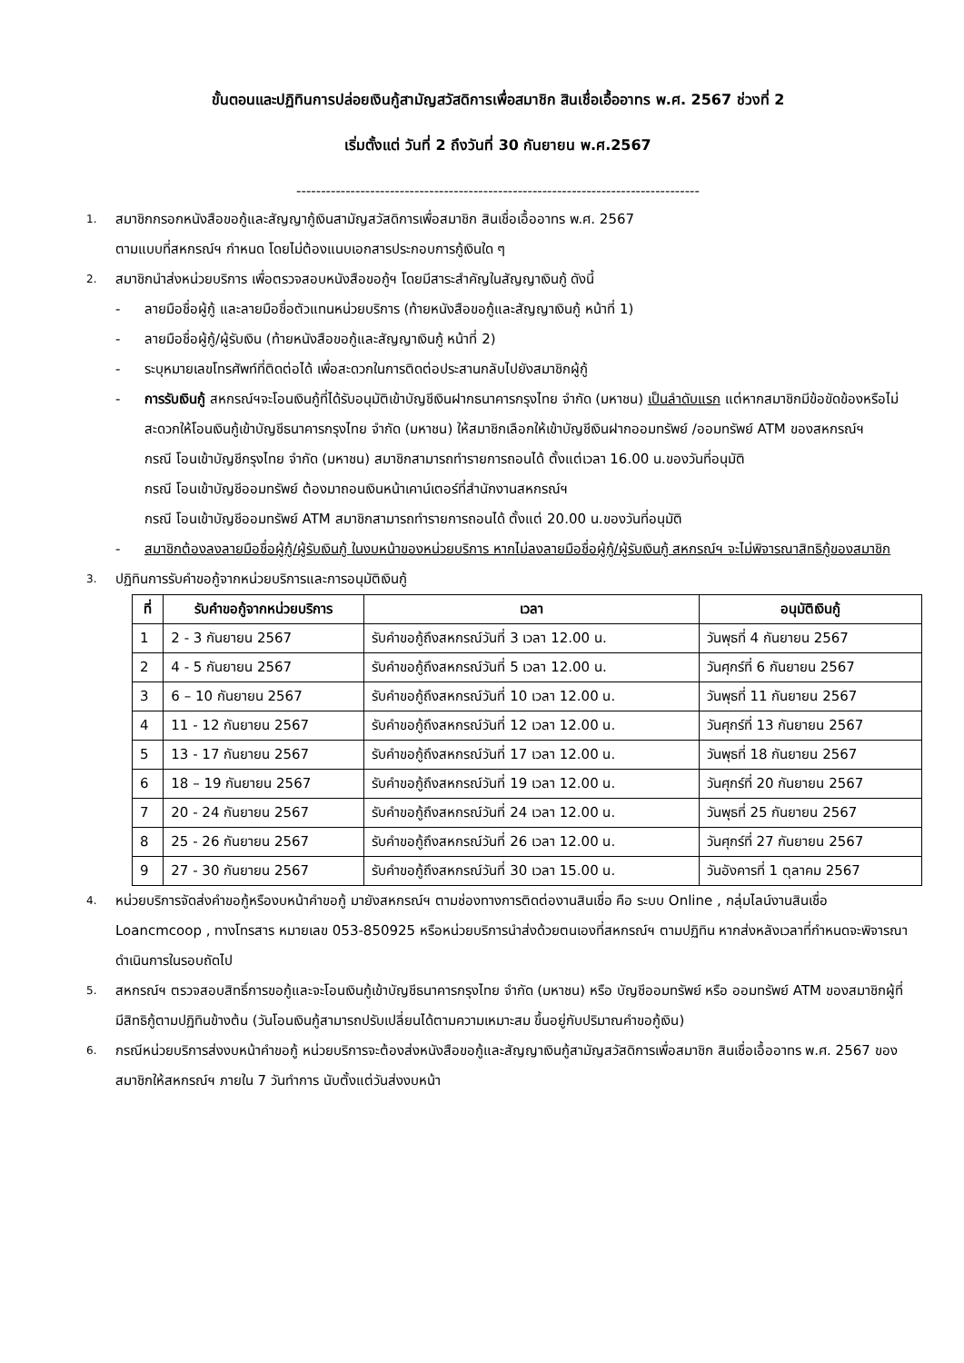ขั้นตอนและปฏิทินการปล่อยเงินกู้สามัญสวัสดิการเพื่อสมาชิก สินเชื่อเอื้ออาทร พ.ศ. 2567 ช่วงที่ 2
เริ่มตั้งแต่ วันที่ 2 ถึงวันที่ 30 กันยายน พ.ศ.2567
----------------------------------------------------------------------------------
1.
สมาชิกกรอกหนังสือขอกู้และสัญญากู้เงินสามัญสวัสดิการเพื่อสมาชิก สินเชื่อเอื้ออาทร พ.ศ. 2567
ตามแบบที่สหกรณ์ฯ กำหนด โดยไม่ต้องแนบเอกสารประกอบการกู้เงินใด ๆ
2.
สมาชิกนำส่งหน่วยบริการ เพื่อตรวจสอบหนังสือขอกู้ฯ โดยมีสาระสำคัญในสัญญาเงินกู้ ดังนี้
- ลายมือชื่อผู้กู้ และลายมือชื่อตัวแทนหน่วยบริการ (ท้ายหนังสือขอกู้และสัญญาเงินกู้ หน้าที่ 1)
- ลายมือชื่อผู้กู้/ผู้รับเงิน (ท้ายหนังสือขอกู้และสัญญาเงินกู้ หน้าที่ 2)
- ระบุหมายเลขโทรศัพท์ที่ติดต่อได้ เพื่อสะดวกในการติดต่อประสานกลับไปยังสมาชิกผู้กู้
- การรับเงินกู้ สหกรณ์ฯจะโอนเงินกู้ที่ได้รับอนุมัติเข้าบัญชีเงินฝากธนาคารกรุงไทย จำกัด (มหาชน) เป็นลำดับแรก แต่หากสมาชิกมีข้อขัดข้องหรือไม่สะดวกให้โอนเงินกู้เข้าบัญชีธนาคารกรุงไทย จำกัด (มหาชน) ให้สมาชิกเลือกให้เข้าบัญชีเงินฝากออมทรัพย์ /ออมทรัพย์ ATM ของสหกรณ์ฯ
กรณี โอนเข้าบัญชีกรุงไทย จำกัด (มหาชน) สมาชิกสามารถทำรายการถอนได้ ตั้งแต่เวลา 16.00 น.ของวันที่อนุมัติ
กรณี โอนเข้าบัญชีออมทรัพย์ ต้องมาถอนเงินหน้าเคาน์เตอร์ที่สำนักงานสหกรณ์ฯ
กรณี โอนเข้าบัญชีออมทรัพย์ ATM สมาชิกสามารถทำรายการถอนได้ ตั้งแต่ 20.00 น.ของวันที่อนุมัติ
- สมาชิกต้องลงลายมือชื่อผู้กู้/ผู้รับเงินกู้ ในงบหน้าของหน่วยบริการ หากไม่ลงลายมือชื่อผู้กู้/ผู้รับเงินกู้ สหกรณ์ฯ จะไม่พิจารณาสิทธิกู้ของสมาชิก
3.
ปฏิทินการรับคำขอกู้จากหน่วยบริการและการอนุมัติเงินกู้
| ที่ | รับคำขอกู้จากหน่วยบริการ | เวลา | อนุมัติเงินกู้ |
| --- | --- | --- | --- |
| 1 | 2 - 3 กันยายน 2567 | รับคำขอกู้ถึงสหกรณ์วันที่ 3 เวลา 12.00 น. | วันพุธที่ 4 กันยายน 2567 |
| 2 | 4 - 5 กันยายน 2567 | รับคำขอกู้ถึงสหกรณ์วันที่ 5 เวลา 12.00 น. | วันศุกร์ที่ 6 กันยายน 2567 |
| 3 | 6 – 10 กันยายน 2567 | รับคำขอกู้ถึงสหกรณ์วันที่ 10 เวลา 12.00 น. | วันพุธที่ 11 กันยายน 2567 |
| 4 | 11 - 12 กันยายน 2567 | รับคำขอกู้ถึงสหกรณ์วันที่ 12 เวลา 12.00 น. | วันศุกร์ที่ 13 กันยายน 2567 |
| 5 | 13 - 17 กันยายน 2567 | รับคำขอกู้ถึงสหกรณ์วันที่ 17 เวลา 12.00 น. | วันพุธที่ 18 กันยายน 2567 |
| 6 | 18 – 19 กันยายน 2567 | รับคำขอกู้ถึงสหกรณ์วันที่ 19 เวลา 12.00 น. | วันศุกร์ที่ 20 กันยายน 2567 |
| 7 | 20 - 24 กันยายน 2567 | รับคำขอกู้ถึงสหกรณ์วันที่ 24 เวลา 12.00 น. | วันพุธที่ 25 กันยายน 2567 |
| 8 | 25 - 26 กันยายน 2567 | รับคำขอกู้ถึงสหกรณ์วันที่ 26 เวลา 12.00 น. | วันศุกร์ที่ 27 กันยายน 2567 |
| 9 | 27 - 30 กันยายน 2567 | รับคำขอกู้ถึงสหกรณ์วันที่ 30 เวลา 15.00 น. | วันอังคารที่ 1 ตุลาคม 2567 |
4.
หน่วยบริการจัดส่งคำขอกู้หรืองบหน้าคำขอกู้ มายังสหกรณ์ฯ ตามช่องทางการติดต่องานสินเชื่อ คือ ระบบ Online , กลุ่มไลน์งานสินเชื่อ Loancmcoop , ทางโทรสาร หมายเลข 053-850925 หรือหน่วยบริการนำส่งด้วยตนเองที่สหกรณ์ฯ ตามปฏิทิน หากส่งหลังเวลาที่กำหนดจะพิจารณาดำเนินการในรอบถัดไป
5.
สหกรณ์ฯ ตรวจสอบสิทธิ์การขอกู้และจะโอนเงินกู้เข้าบัญชีธนาคารกรุงไทย จำกัด (มหาชน) หรือ บัญชีออมทรัพย์ หรือ ออมทรัพย์ ATM ของสมาชิกผู้ที่มีสิทธิกู้ตามปฏิทินข้างต้น (วันโอนเงินกู้สามารถปรับเปลี่ยนได้ตามความเหมาะสม ขึ้นอยู่กับปริมาณคำขอกู้เงิน)
6.
กรณีหน่วยบริการส่งงบหน้าคำขอกู้ หน่วยบริการจะต้องส่งหนังสือขอกู้และสัญญาเงินกู้สามัญสวัสดิการเพื่อสมาชิก สินเชื่อเอื้ออาทร พ.ศ. 2567 ของสมาชิกให้สหกรณ์ฯ ภายใน 7 วันทำการ นับตั้งแต่วันส่งงบหน้า